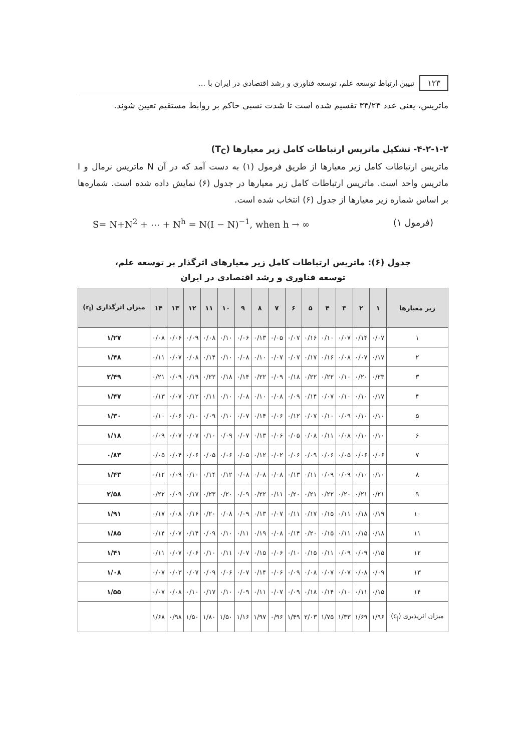۱۲۳ تبیین ارتباط توسعه علم، توسعه فناوری و رشد اقتصادی در ایران با ...
ماتریس، یعنی عدد ۳۴/۲۴ تقسیم شده است تا شدت نسبی حاکم بر روابط مستقیم تعیین شوند.
۴-۲-۱-۲- تشکیل ماتریس ارتباطات کامل زیر معیارها (T<sub>C</sub>)
ماتریس ارتباطات کامل زیر معیارها از طریق فرمول (۱) به دست آمد که در آن N ماتریس نرمال و I ماتریس واحد است. ماتریس ارتباطات کامل زیر معیارها در جدول (۶) نمایش داده شده است. شماره‌ها بر اساس شماره زیر معیارها از جدول (۶) انتخاب شده است.
S= N+N<sup>2</sup> + ⋯ + N<sup>h</sup> = N(I − N)<sup>−1</sup>, when h → ∞ (فرمول ۱)
جدول (۶): ماتریس ارتباطات کامل زیر معیارهای اثرگذار بر توسعه علم،
توسعه فناوری و رشد اقتصادی در ایران
| زیر معیارها | ۱ | ۲ | ۳ | ۴ | ۵ | ۶ | ۷ | ۸ | ۹ | ۱۰ | ۱۱ | ۱۲ | ۱۳ | ۱۴ | میزان اثرگذاری (r<sub>i</sub>) |
| --- | --- | --- | --- | --- | --- | --- | --- | --- | --- | --- | --- | --- | --- | --- | --- |
| ۱ | ۰/۰۷ | ۰/۱۴ | ۰/۰۷ | ۰/۱۰ | ۰/۱۶ | ۰/۰۷ | ۰/۰۵ | ۰/۱۳ | ۰/۰۶ | ۰/۱۰ | ۰/۰۸ | ۰/۰۹ | ۰/۰۶ | ۰/۰۸ | ۱/۲۷ |
| ۲ | ۰/۱۷ | ۰/۰۷ | ۰/۰۸ | ۰/۱۶ | ۰/۱۷ | ۰/۰۷ | ۰/۰۷ | ۰/۱۰ | ۰/۰۸ | ۰/۱۰ | ۰/۱۴ | ۰/۰۸ | ۰/۰۷ | ۰/۱۱ | ۱/۴۸ |
| ۳ | ۰/۲۳ | ۰/۲۰ | ۰/۱۰ | ۰/۲۲ | ۰/۲۲ | ۰/۱۸ | ۰/۰۹ | ۰/۲۲ | ۰/۱۴ | ۰/۱۸ | ۰/۲۲ | ۰/۱۹ | ۰/۰۹ | ۰/۲۱ | ۲/۴۹ |
| ۴ | ۰/۱۷ | ۰/۱۰ | ۰/۱۰ | ۰/۰۷ | ۰/۱۴ | ۰/۰۹ | ۰/۰۸ | ۰/۱۰ | ۰/۰۸ | ۰/۱۰ | ۰/۱۱ | ۰/۱۲ | ۰/۰۷ | ۰/۱۳ | ۱/۴۷ |
| ۵ | ۰/۱۰ | ۰/۱۰ | ۰/۰۹ | ۰/۱۰ | ۰/۰۷ | ۰/۱۲ | ۰/۰۶ | ۰/۱۴ | ۰/۰۷ | ۰/۱۰ | ۰/۰۹ | ۰/۱۰ | ۰/۰۶ | ۰/۱۰ | ۱/۳۰ |
| ۶ | ۰/۱۰ | ۰/۱۰ | ۰/۰۸ | ۰/۱۱ | ۰/۰۸ | ۰/۰۵ | ۰/۰۶ | ۰/۱۳ | ۰/۰۷ | ۰/۰۹ | ۰/۱۰ | ۰/۰۷ | ۰/۰۷ | ۰/۰۹ | ۱/۱۸ |
| ۷ | ۰/۰۶ | ۰/۰۶ | ۰/۰۵ | ۰/۰۶ | ۰/۰۹ | ۰/۰۶ | ۰/۰۲ | ۰/۱۲ | ۰/۰۵ | ۰/۰۶ | ۰/۰۵ | ۰/۰۶ | ۰/۰۴ | ۰/۰۵ | ۰/۸۳ |
| ۸ | ۰/۱۰ | ۰/۱۰ | ۰/۰۹ | ۰/۰۹ | ۰/۱۱ | ۰/۱۳ | ۰/۰۸ | ۰/۰۸ | ۰/۰۸ | ۰/۱۲ | ۰/۱۴ | ۰/۱۰ | ۰/۰۹ | ۰/۱۲ | ۱/۴۳ |
| ۹ | ۰/۲۱ | ۰/۲۱ | ۰/۲۰ | ۰/۲۲ | ۰/۲۱ | ۰/۲۰ | ۰/۱۱ | ۰/۲۲ | ۰/۰۹ | ۰/۲۰ | ۰/۲۳ | ۰/۱۷ | ۰/۰۹ | ۰/۲۲ | ۲/۵۸ |
| ۱۰ | ۰/۱۹ | ۰/۱۸ | ۰/۱۱ | ۰/۱۵ | ۰/۱۷ | ۰/۱۱ | ۰/۰۷ | ۰/۱۳ | ۰/۰۹ | ۰/۰۸ | ۰/۲۰ | ۰/۱۶ | ۰/۰۸ | ۰/۱۷ | ۱/۹۱ |
| ۱۱ | ۰/۱۸ | ۰/۱۵ | ۰/۱۱ | ۰/۱۵ | ۰/۲۰ | ۰/۱۴ | ۰/۰۸ | ۰/۱۹ | ۰/۱۱ | ۰/۱۰ | ۰/۰۹ | ۰/۱۴ | ۰/۰۷ | ۰/۱۴ | ۱/۸۵ |
| ۱۲ | ۰/۱۵ | ۰/۰۹ | ۰/۰۹ | ۰/۱۱ | ۰/۱۵ | ۰/۱۰ | ۰/۰۶ | ۰/۱۵ | ۰/۰۷ | ۰/۱۱ | ۰/۱۰ | ۰/۰۶ | ۰/۰۷ | ۰/۱۱ | ۱/۴۱ |
| ۱۳ | ۰/۰۹ | ۰/۰۸ | ۰/۰۷ | ۰/۰۷ | ۰/۰۸ | ۰/۰۹ | ۰/۰۶ | ۰/۱۴ | ۰/۰۷ | ۰/۰۶ | ۰/۰۹ | ۰/۰۷ | ۰/۰۳ | ۰/۰۷ | ۱/۰۸ |
| ۱۴ | ۰/۱۵ | ۰/۱۱ | ۰/۱۰ | ۰/۱۴ | ۰/۱۸ | ۰/۰۹ | ۰/۰۷ | ۰/۱۱ | ۰/۰۹ | ۰/۱۰ | ۰/۱۷ | ۰/۱۰ | ۰/۰۸ | ۰/۰۷ | ۱/۵۵ |
| میزان اثرپذیری (c<sub>j</sub>) | ۱/۹۶ | ۱/۶۹ | ۱/۳۳ | ۱/۷۵ | ۲/۰۳ | ۱/۴۹ | ۰/۹۶ | ۱/۹۷ | ۱/۱۶ | ۱/۵۰ | ۱/۸۰ | ۱/۵۰ | ۰/۹۸ | ۱/۶۸ | |